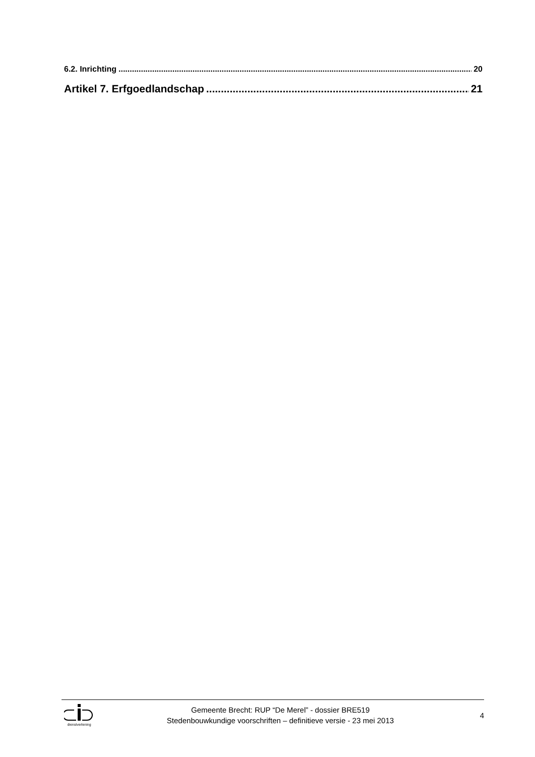6.2. Inrichting 20
Artikel 7. Erfgoedlandschap 21
dienstverlening
Gemeente Brecht: RUP “De Merel” - dossier BRE519
Stedenbouwkundige voorschriften – definitieve versie - 23 mei 2013
4